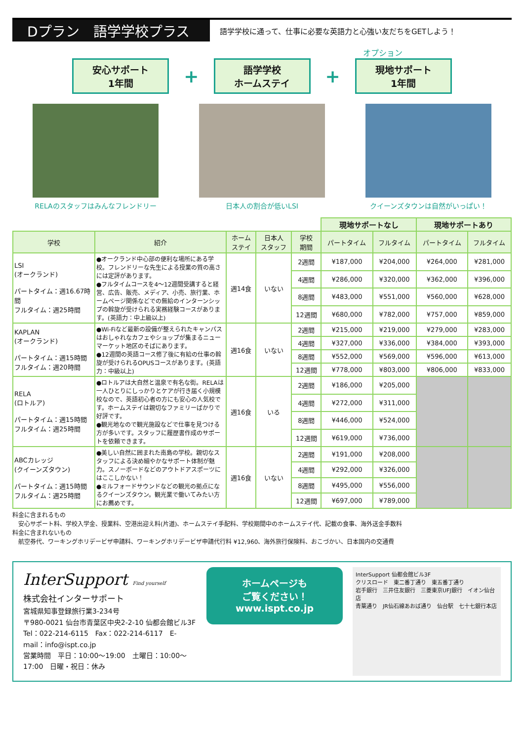Dプラン　語学学校プラス
語学学校に通って、仕事に必要な英語力と心強い友だちをGETしよう！
オプション
安心サポート
1年間
+
語学学校
ホームステイ
+
現地サポート
1年間
RELAのスタッフはみんなフレンドリー 日本人の割合が低いLSI クイーンズタウンは自然がいっぱい！
| | | | | | 現地サポートなし | | 現地サポートあり | |
| 学校 | 紹介 | ホーム ステイ | 日本人 スタッフ | 学校 期間 | パートタイム | フルタイム | パートタイム | フルタイム |
| LSI (オークランド) パートタイム：週16.67時間 フルタイム：週25時間 | ●オークランド中心部の便利な場所にある学校。フレンドリーな先生による授業の質の高さには定評があります。 ●フルタイムコースを4～12週間受講すると経営、広告、販売、メディア、小売、旅行業、ホームページ関係などでの無給のインターンシップの斡旋が受けられる実務経験コースがあります。(英語力：中上級以上) | 週14食 | いない | 2週間 | ¥187,000 | ¥204,000 | ¥264,000 | ¥281,000 |
| | | | | 4週間 | ¥286,000 | ¥320,000 | ¥362,000 | ¥396,000 |
| | | | | 8週間 | ¥483,000 | ¥551,000 | ¥560,000 | ¥628,000 |
| | | | | 12週間 | ¥680,000 | ¥782,000 | ¥757,000 | ¥859,000 |
| KAPLAN (オークランド) パートタイム：週15時間 フルタイム：週20時間 | ●Wi-Fiなど最新の設備が整えられたキャンパスはおしゃれなカフェやショップが集まるニューマーケット地区のそばにあります。 ●12週間の英語コース修了後に有給の仕事の斡旋が受けられるOPUSコースがあります。(英語力：中級以上) | 週16食 | いない | 2週間 | ¥215,000 | ¥219,000 | ¥279,000 | ¥283,000 |
| | | | | 4週間 | ¥327,000 | ¥336,000 | ¥384,000 | ¥393,000 |
| | | | | 8週間 | ¥552,000 | ¥569,000 | ¥596,000 | ¥613,000 |
| | | | | 12週間 | ¥778,000 | ¥803,000 | ¥806,000 | ¥833,000 |
| RELA (ロトルア) パートタイム：週15時間 フルタイム：週25時間 | ●ロトルアは大自然と温泉で有名な街。RELAは一人ひとりにしっかりとケアが行き届く小規模校なので、英語初心者の方にも安心の人気校です。ホームステイは親切なファミリーばかりで好評です。 ●観光地なので観光施設などで仕事を見つける方が多いです。スタッフに履歴書作成のサポートを依頼できます。 | 週16食 | いる | 2週間 | ¥186,000 | ¥205,000 | | |
| | | | | 4週間 | ¥272,000 | ¥311,000 | | |
| | | | | 8週間 | ¥446,000 | ¥524,000 | | |
| | | | | 12週間 | ¥619,000 | ¥736,000 | | |
| ABCカレッジ (クイーンズタウン) パートタイム：週15時間 フルタイム：週25時間 | ●美しい自然に囲まれた南島の学校。親切なスタッフによる決め細やかなサポート体制が魅力。スノーボードなどのアウトドアスポーツにはここしかない！ ●ミルフォードサウンドなどの観光の拠点になるクイーンズタウン。観光業で働いてみたい方にお薦めです。 | 週16食 | いない | 2週間 | ¥191,000 | ¥208,000 | | |
| | | | | 4週間 | ¥292,000 | ¥326,000 | | |
| | | | | 8週間 | ¥495,000 | ¥556,000 | | |
| | | | | 12週間 | ¥697,000 | ¥789,000 | | |
料金に含まれるもの
　安心サポート料、学校入学金、授業料、空港出迎え料(片道)、ホームステイ手配料、学校期間中のホームステイ代、記載の食事、海外送金手数料
料金に含まれないもの
　航空券代、ワーキングホリデービザ申請料、ワーキングホリデービザ申請代行料 ¥12,960、海外旅行保険料、おこづかい、日本国内の交通費
InterSupport Find yourself
株式会社インターサポート
宮城県知事登録旅行業3-234号
〒980-0021 仙台市青葉区中央2-2-10 仙都会館ビル3F
Tel：022-214-6115　Fax：022-214-6117　E-mail：info@ispt.co.jp
営業時間　平日：10:00～19:00　土曜日：10:00～17:00　日曜・祝日：休み
ホームページも
ご覧ください！
www.ispt.co.jp
InterSupport 仙都会館ビル3F
クリスロード　東二番丁通り　東五番丁通り
岩手銀行　三井住友銀行　三菱東京UFJ銀行　イオン仙台店
青葉通り　JR仙石線あおば通り　仙台駅　七十七銀行本店